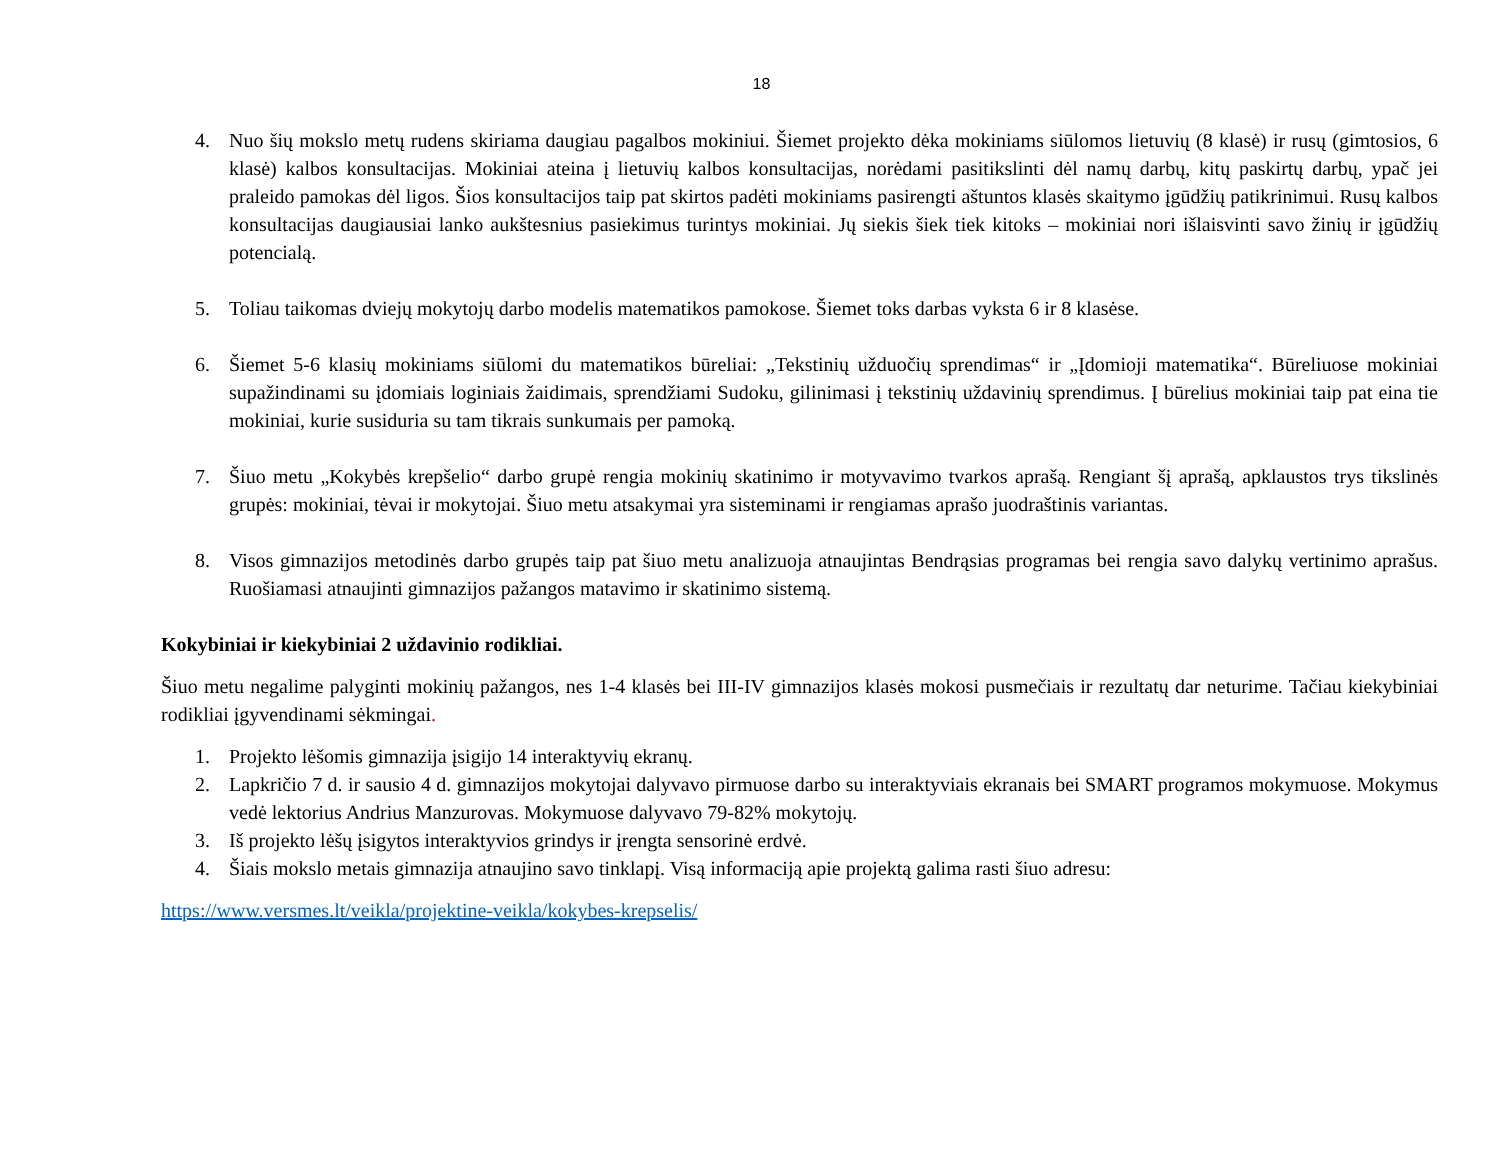18
4. Nuo šių mokslo metų rudens skiriama daugiau pagalbos mokiniui. Šiemet projekto dėka mokiniams siūlomos lietuvių (8 klasė) ir rusų (gimtosios, 6 klasė) kalbos konsultacijas. Mokiniai ateina į lietuvių kalbos konsultacijas, norėdami pasitikslinti dėl namų darbų, kitų paskirtų darbų, ypač jei praleido pamokas dėl ligos. Šios konsultacijos taip pat skirtos padėti mokiniams pasirengti aštuntos klasės skaitymo įgūdžių patikrinimui. Rusų kalbos konsultacijas daugiausiai lanko aukštesnius pasiekimus turintys mokiniai. Jų siekis šiek tiek kitoks – mokiniai nori išlaisvinti savo žinių ir įgūdžių potencialą.
5. Toliau taikomas dviejų mokytojų darbo modelis matematikos pamokose. Šiemet toks darbas vyksta 6 ir 8 klasėse.
6. Šiemet 5-6 klasių mokiniams siūlomi du matematikos būreliai: „Tekstinių užduočių sprendimas“ ir „Įdomioji matematika“. Būreliuose mokiniai supažindinami su įdomiais loginiais žaidimais, sprendžiami Sudoku, gilinimasi į tekstinių uždavinių sprendimus. Į būrelius mokiniai taip pat eina tie mokiniai, kurie susiduria su tam tikrais sunkumais per pamoką.
7. Šiuo metu „Kokybės krepšelio“ darbo grupė rengia mokinių skatinimo ir motyvavimo tvarkos aprašą. Rengiant šį aprašą, apklaustos trys tikslinės grupės: mokiniai, tėvai ir mokytojai. Šiuo metu atsakymai yra sisteminami ir rengiamas aprašo juodraštinis variantas.
8. Visos gimnazijos metodinės darbo grupės taip pat šiuo metu analizuoja atnaujintas Bendrąsias programas bei rengia savo dalykų vertinimo aprašus. Ruošiamasi atnaujinti gimnazijos pažangos matavimo ir skatinimo sistemą.
Kokybiniai ir kiekybiniai 2 uždavinio rodikliai.
Šiuo metu negalime palyginti mokinių pažangos, nes 1-4 klasės bei III-IV gimnazijos klasės mokosi pusmečiais ir rezultatų dar neturime. Tačiau kiekybiniai rodikliai įgyvendinami sėkmingai.
1. Projekto lėšomis gimnazija įsigijo 14 interaktyvių ekranų.
2. Lapkričio 7 d. ir sausio 4 d. gimnazijos mokytojai dalyvavo pirmuose darbo su interaktyviais ekranais bei SMART programos mokymuose. Mokymus vedė lektorius Andrius Manzurovas. Mokymuose dalyvavo 79-82% mokytojų.
3. Iš projekto lėšų įsigytos interaktyvios grindys ir įrengta sensorinė erdvė.
4. Šiais mokslo metais gimnazija atnaujino savo tinklapį. Visą informaciją apie projektą galima rasti šiuo adresu:
https://www.versmes.lt/veikla/projektine-veikla/kokybes-krepselis/